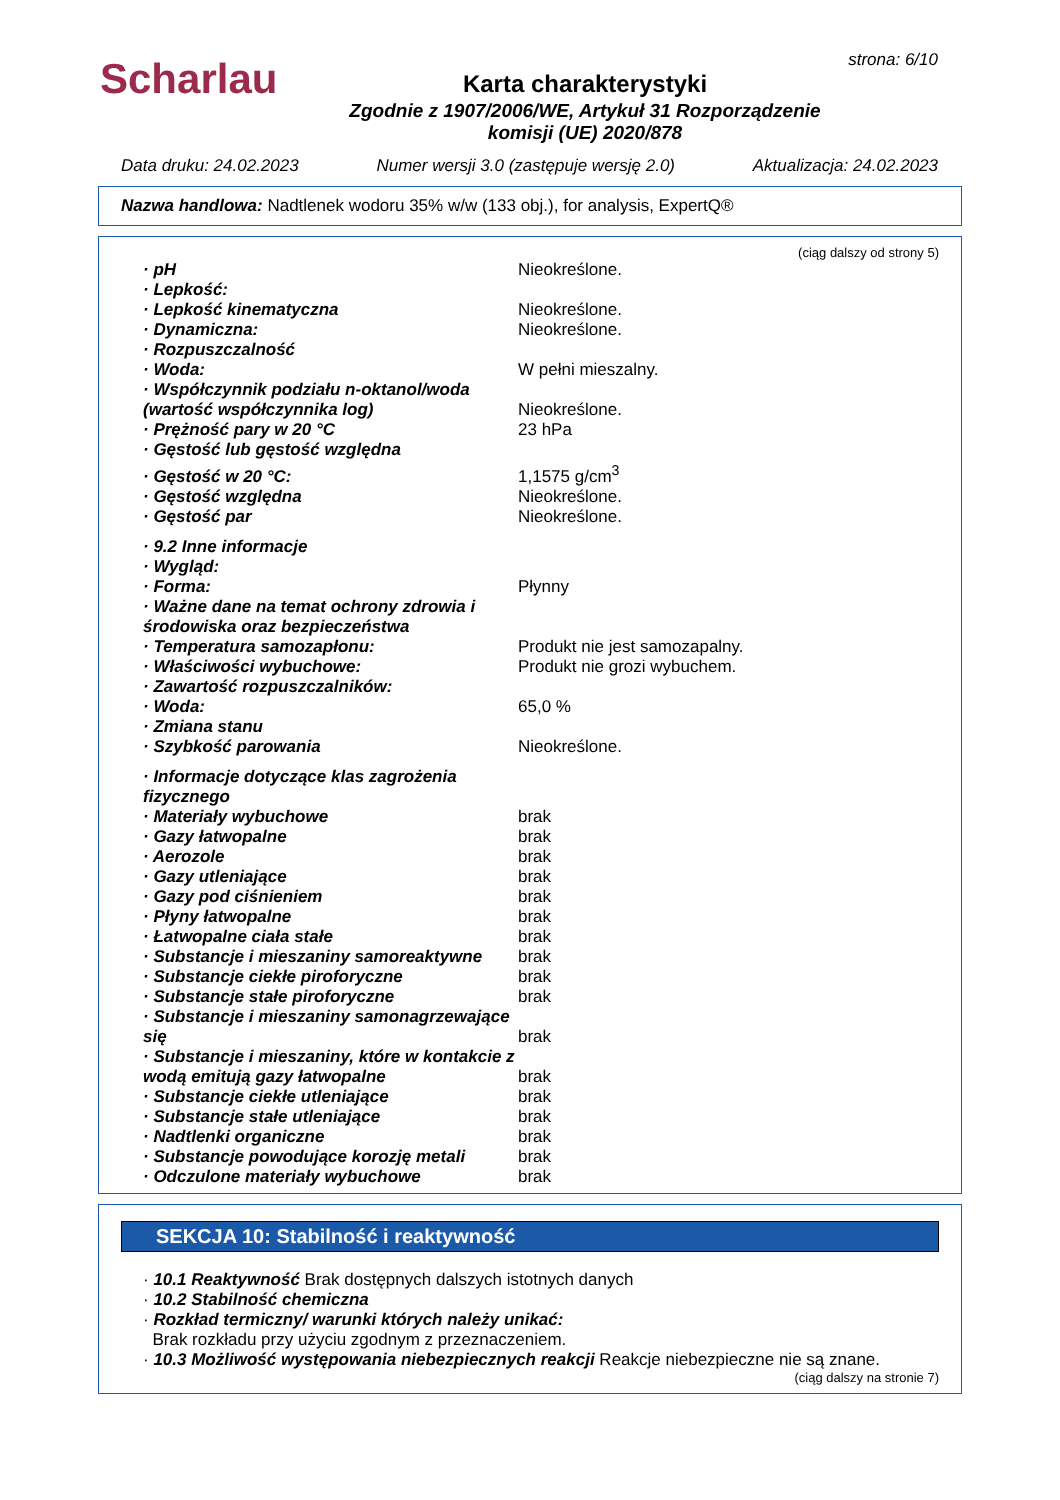Scharlau strona: 6/10
Karta charakterystyki
Zgodnie z 1907/2006/WE, Artykuł 31 Rozporządzenie
komisji (UE) 2020/878
Data druku: 24.02.2023 Numer wersji 3.0 (zastępuje wersję 2.0) Aktualizacja: 24.02.2023
Nazwa handlowa: Nadtlenek wodoru 35% w/w (133 obj.), for analysis, ExpertQ®
(ciąg dalszy od strony 5)
| · pH | Nieokreślone. |
| · Lepkość: | |
| · Lepkość kinematyczna | Nieokreślone. |
| · Dynamiczna: | Nieokreślone. |
| · Rozpuszczalność | |
| · Woda: | W pełni mieszalny. |
| · Współczynnik podziału n-oktanol/woda (wartość współczynnika log) | Nieokreślone. |
| · Prężność pary w 20 °C | 23 hPa |
| · Gęstość lub gęstość względna | |
| · Gęstość w 20 °C: | 1,1575 g/cm<sup>3</sup> |
| · Gęstość względna | Nieokreślone. |
| · Gęstość par | Nieokreślone. |
| · 9.2 Inne informacje | |
| · Wygląd: | |
| · Forma: | Płynny |
| · Ważne dane na temat ochrony zdrowia i środowiska oraz bezpieczeństwa | |
| · Temperatura samozapłonu: | Produkt nie jest samozapalny. |
| · Właściwości wybuchowe: | Produkt nie grozi wybuchem. |
| · Zawartość rozpuszczalników: | |
| · Woda: | 65,0 % |
| · Zmiana stanu | |
| · Szybkość parowania | Nieokreślone. |
| · Informacje dotyczące klas zagrożenia fizycznego | |
| · Materiały wybuchowe | brak |
| · Gazy łatwopalne | brak |
| · Aerozole | brak |
| · Gazy utleniające | brak |
| · Gazy pod ciśnieniem | brak |
| · Płyny łatwopalne | brak |
| · Łatwopalne ciała stałe | brak |
| · Substancje i mieszaniny samoreaktywne | brak |
| · Substancje ciekłe piroforyczne | brak |
| · Substancje stałe piroforyczne | brak |
| · Substancje i mieszaniny samonagrzewające się | brak |
| · Substancje i mieszaniny, które w kontakcie z wodą emitują gazy łatwopalne | brak |
| · Substancje ciekłe utleniające | brak |
| · Substancje stałe utleniające | brak |
| · Nadtlenki organiczne | brak |
| · Substancje powodujące korozję metali | brak |
| · Odczulone materiały wybuchowe | brak |
SEKCJA 10: Stabilność i reaktywność
· 10.1 Reaktywność Brak dostępnych dalszych istotnych danych
· 10.2 Stabilność chemiczna
· Rozkład termiczny/ warunki których należy unikać:
Brak rozkładu przy użyciu zgodnym z przeznaczeniem.
· 10.3 Możliwość występowania niebezpiecznych reakcji Reakcje niebezpieczne nie są znane.
(ciąg dalszy na stronie 7)